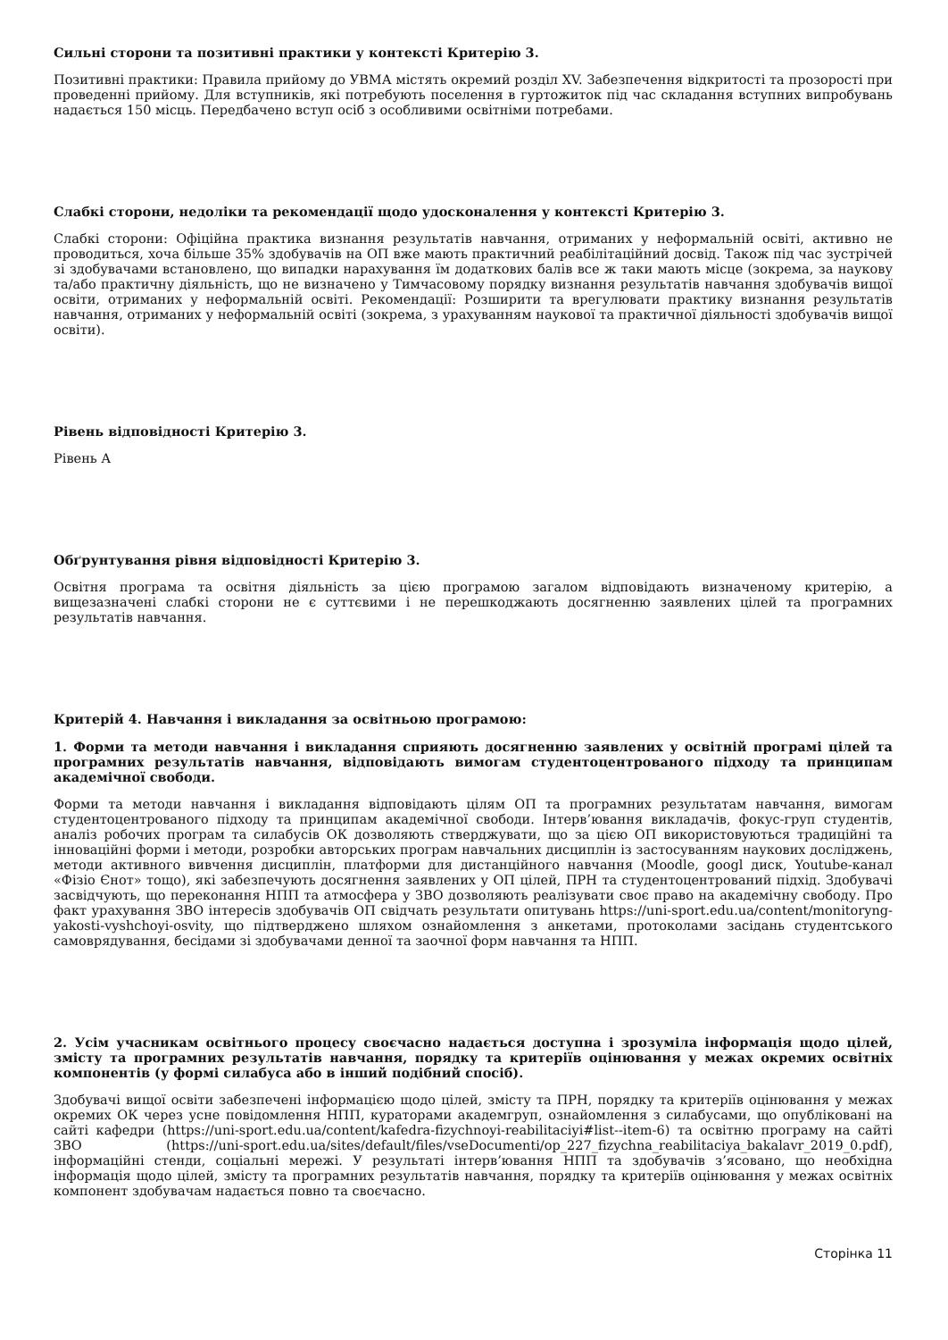Сильні сторони та позитивні практики у контексті Критерію 3.
Позитивні практики: Правила прийому до УВМА містять окремий розділ XV. Забезпечення відкритості та прозорості при проведенні прийому. Для вступників, які потребують поселення в гуртожиток під час складання вступних випробувань надається 150 місць. Передбачено вступ осіб з особливими освітніми потребами.
Слабкі сторони, недоліки та рекомендації щодо удосконалення у контексті Критерію 3.
Слабкі сторони: Офіційна практика визнання результатів навчання, отриманих у неформальній освіті, активно не проводиться, хоча більше 35% здобувачів на ОП вже мають практичний реабілітаційний досвід. Також під час зустрічей зі здобувачами встановлено, що випадки нарахування їм додаткових балів все ж таки мають місце (зокрема, за наукову та/або практичну діяльність, що не визначено у Тимчасовому порядку визнання результатів навчання здобувачів вищої освіти, отриманих у неформальній освіті. Рекомендації: Розширити та врегулювати практику визнання результатів навчання, отриманих у неформальній освіті (зокрема, з урахуванням наукової та практичної діяльності здобувачів вищої освіти).
Рівень відповідності Критерію 3.
Рівень А
Обґрунтування рівня відповідності Критерію 3.
Освітня програма та освітня діяльність за цією програмою загалом відповідають визначеному критерію, а вищезазначені слабкі сторони не є суттєвими і не перешкоджають досягненню заявлених цілей та програмних результатів навчання.
Критерій 4. Навчання і викладання за освітньою програмою:
1. Форми та методи навчання і викладання сприяють досягненню заявлених у освітній програмі цілей та програмних результатів навчання, відповідають вимогам студентоцентрованого підходу та принципам академічної свободи.
Форми та методи навчання і викладання відповідають цілям ОП та програмних результатам навчання, вимогам студентоцентрованого підходу та принципам академічної свободи. Інтерв’ювання викладачів, фокус-груп студентів, аналіз робочих програм та силабусів ОК дозволяють стверджувати, що за цією ОП використовуються традиційні та інноваційні форми і методи, розробки авторських програм навчальних дисциплін із застосуванням наукових досліджень, методи активного вивчення дисциплін, платформи для дистанційного навчання (Moodle, googl диск, Youtube-канал «Фізіо Єнот» тощо), які забезпечують досягнення заявлених у ОП цілей, ПРН та студентоцентрований підхід. Здобувачі засвідчують, що переконання НПП та атмосфера у ЗВО дозволяють реалізувати своє право на академічну свободу. Про факт урахування ЗВО інтересів здобувачів ОП свідчать результати опитувань https://uni-sport.edu.ua/content/monitoryng-yakosti-vyshchoyi-osvity, що підтверджено шляхом ознайомлення з анкетами, протоколами засідань студентського самоврядування, бесідами зі здобувачами денної та заочної форм навчання та НПП.
2. Усім учасникам освітнього процесу своєчасно надається доступна і зрозуміла інформація щодо цілей, змісту та програмних результатів навчання, порядку та критеріїв оцінювання у межах окремих освітніх компонентів (у формі силабуса або в інший подібний спосіб).
Здобувачі вищої освіти забезпечені інформацією щодо цілей, змісту та ПРН, порядку та критеріїв оцінювання у межах окремих ОК через усне повідомлення НПП, кураторами академгруп, ознайомлення з силабусами, що опубліковані на сайті кафедри (https://uni-sport.edu.ua/content/kafedra-fizychnoyi-reabilitaciyi#list--item-6) та освітню програму на сайті ЗВО (https://uni-sport.edu.ua/sites/default/files/vseDocumenti/op_227_fizychna_reabilitaciya_bakalavr_2019_0.pdf), інформаційні стенди, соціальні мережі. У результаті інтерв’ювання НПП та здобувачів з’ясовано, що необхідна інформація щодо цілей, змісту та програмних результатів навчання, порядку та критеріїв оцінювання у межах освітніх компонент здобувачам надається повно та своєчасно.
Сторінка 11